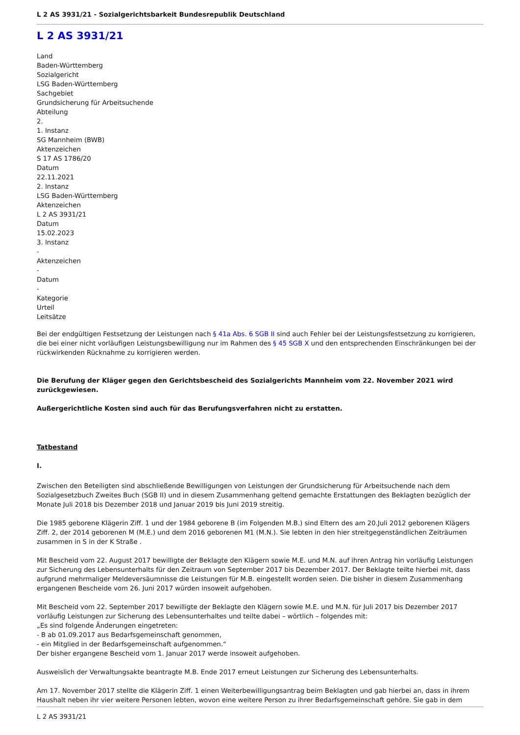L 2 AS 3931/21 - Sozialgerichtsbarkeit Bundesrepublik Deutschland
L 2 AS 3931/21
Land
Baden-Württemberg
Sozialgericht
LSG Baden-Württemberg
Sachgebiet
Grundsicherung für Arbeitsuchende
Abteilung
2.
1. Instanz
SG Mannheim (BWB)
Aktenzeichen
S 17 AS 1786/20
Datum
22.11.2021
2. Instanz
LSG Baden-Württemberg
Aktenzeichen
L 2 AS 3931/21
Datum
15.02.2023
3. Instanz
-
Aktenzeichen
-
Datum
-
Kategorie
Urteil
Leitsätze
Bei der endgültigen Festsetzung der Leistungen nach § 41a Abs. 6 SGB II sind auch Fehler bei der Leistungsfestsetzung zu korrigieren, die bei einer nicht vorläufigen Leistungsbewilligung nur im Rahmen des § 45 SGB X und den entsprechenden Einschränkungen bei der rückwirkenden Rücknahme zu korrigieren werden.
Die Berufung der Kläger gegen den Gerichtsbescheid des Sozialgerichts Mannheim vom 22. November 2021 wird zurückgewiesen.
Außergerichtliche Kosten sind auch für das Berufungsverfahren nicht zu erstatten.
Tatbestand
I.
Zwischen den Beteiligten sind abschließende Bewilligungen von Leistungen der Grundsicherung für Arbeitsuchende nach dem Sozialgesetzbuch Zweites Buch (SGB II) und in diesem Zusammenhang geltend gemachte Erstattungen des Beklagten bezüglich der Monate Juli 2018 bis Dezember 2018 und Januar 2019 bis Juni 2019 streitig.
Die 1985 geborene Klägerin Ziff. 1 und der 1984 geborene B (im Folgenden M.B.) sind Eltern des am 20.Juli 2012 geborenen Klägers Ziff. 2, der 2014 geborenen M (M.E.) und dem 2016 geborenen M1 (M.N.). Sie lebten in den hier streitgegenständlichen Zeiträumen zusammen in S in der K Straße .
Mit Bescheid vom 22. August 2017 bewilligte der Beklagte den Klägern sowie M.E. und M.N. auf ihren Antrag hin vorläufig Leistungen zur Sicherung des Lebensunterhalts für den Zeitraum von September 2017 bis Dezember 2017. Der Beklagte teilte hierbei mit, dass aufgrund mehrmaliger Meldeversäumnisse die Leistungen für M.B. eingestellt worden seien. Die bisher in diesem Zusammenhang ergangenen Bescheide vom 26. Juni 2017 würden insoweit aufgehoben.
Mit Bescheid vom 22. September 2017 bewilligte der Beklagte den Klägern sowie M.E. und M.N. für Juli 2017 bis Dezember 2017 vorläufig Leistungen zur Sicherung des Lebensunterhaltes und teilte dabei – wörtlich – folgendes mit:
„Es sind folgende Änderungen eingetreten:
- B ab 01.09.2017 aus Bedarfsgemeinschaft genommen,
- ein Mitglied in der Bedarfsgemeinschaft aufgenommen.“
Der bisher ergangene Bescheid vom 1. Januar 2017 werde insoweit aufgehoben.
Ausweislich der Verwaltungsakte beantragte M.B. Ende 2017 erneut Leistungen zur Sicherung des Lebensunterhalts.
Am 17. November 2017 stellte die Klägerin Ziff. 1 einen Weiterbewilligungsantrag beim Beklagten und gab hierbei an, dass in ihrem Haushalt neben ihr vier weitere Personen lebten, wovon eine weitere Person zu ihrer Bedarfsgemeinschaft gehöre. Sie gab in dem
L 2 AS 3931/21